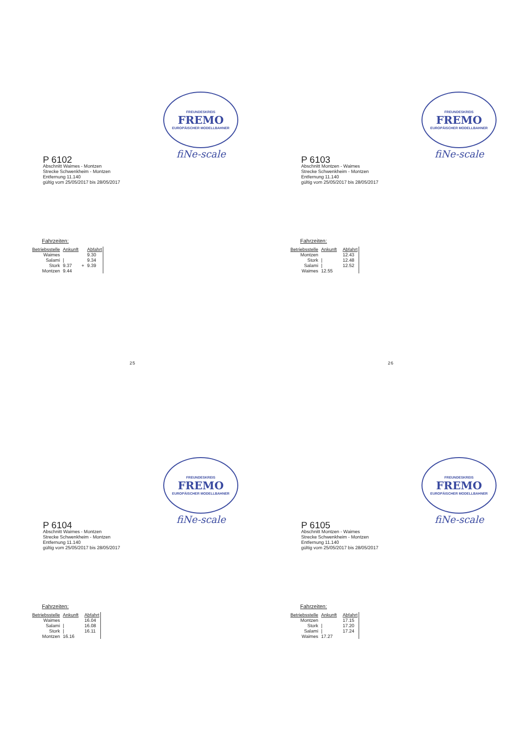FREUNDESKREIS
FREMO
EUROPÄISCHER MODELLBAHNER
fiNe-scale
P 6102
Abschnitt Waimes - Montzen
Strecke Schwenkheim - Montzen
Entfernung 11.140
gültig vom 25/05/2017 bis 28/05/2017
Fahrzeiten:
| Betriebsstelle | Ankunft | | Abfahrt |
| --- | --- | --- | --- |
| Waimes | | | 9.30 |
| Salami | / | | 9.34 |
| Stork | 9.37 | + | 9.39 |
| Montzen | 9.44 | | |
FREUNDESKREIS
FREMO
EUROPÄISCHER MODELLBAHNER
fiNe-scale
P 6103
Abschnitt Montzen - Waimes
Strecke Schwenkheim - Montzen
Entfernung 11.140
gültig vom 25/05/2017 bis 28/05/2017
Fahrzeiten:
| Betriebsstelle | Ankunft | | Abfahrt |
| --- | --- | --- | --- |
| Montzen | | | 12.43 |
| Stork | / | | 12.48 |
| Salami | / | | 12.52 |
| Waimes | 12.55 | | |
25
FREUNDESKREIS
FREMO
EUROPÄISCHER MODELLBAHNER
fiNe-scale
P 6104
Abschnitt Waimes - Montzen
Strecke Schwenkheim - Montzen
Entfernung 11.140
gültig vom 25/05/2017 bis 28/05/2017
Fahrzeiten:
| Betriebsstelle | Ankunft | | Abfahrt |
| --- | --- | --- | --- |
| Waimes | | | 16.04 |
| Salami | / | | 16.08 |
| Stork | / | | 16.11 |
| Montzen | 16.16 | | |
26
FREUNDESKREIS
FREMO
EUROPÄISCHER MODELLBAHNER
fiNe-scale
P 6105
Abschnitt Montzen - Waimes
Strecke Schwenkheim - Montzen
Entfernung 11.140
gültig vom 25/05/2017 bis 28/05/2017
Fahrzeiten:
| Betriebsstelle | Ankunft | | Abfahrt |
| --- | --- | --- | --- |
| Montzen | | | 17.15 |
| Stork | / | | 17.20 |
| Salami | / | | 17.24 |
| Waimes | 17.27 | | |